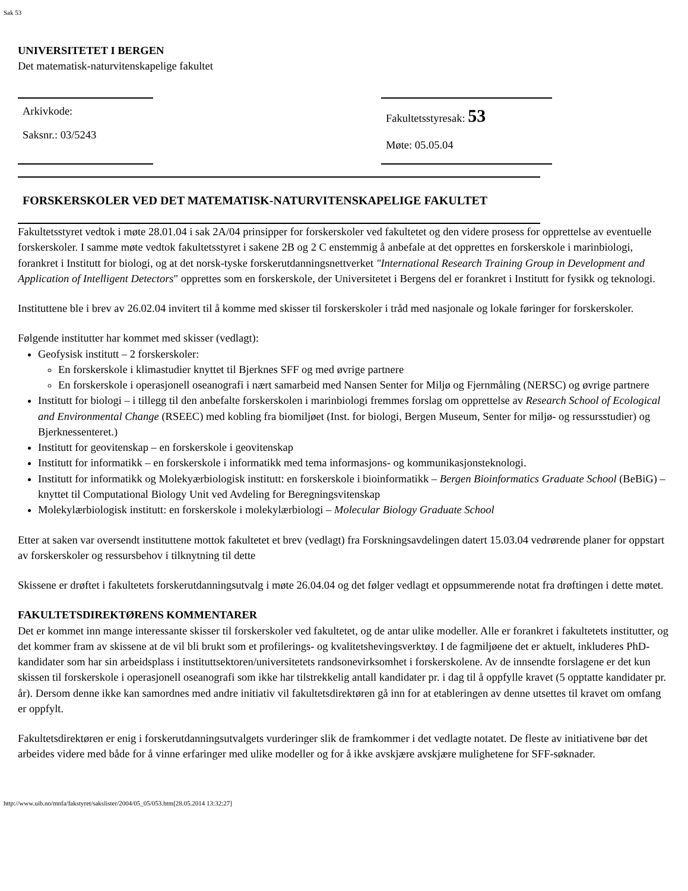Sak 53
UNIVERSITETET I BERGEN
Det matematisk-naturvitenskapelige fakultet
Arkivkode:
Saksnr.: 03/5243
Fakultetsstyresak: 53
Møte: 05.05.04
FORSKERSKOLER VED DET MATEMATISK-NATURVITENSKAPELIGE FAKULTET
Fakultetsstyret vedtok i møte 28.01.04 i sak 2A/04 prinsipper for forskerskoler ved fakultetet og den videre prosess for opprettelse av eventuelle forskerskoler. I samme møte vedtok fakultetsstyret i sakene 2B og 2 C enstemmig å anbefale at det opprettes en forskerskole i marinbiologi, forankret i Institutt for biologi, og at det norsk-tyske forskerutdanningsnettverket "International Research Training Group in Development and Application of Intelligent Detectors" opprettes som en forskerskole, der Universitetet i Bergens del er forankret i Institutt for fysikk og teknologi.
Instituttene ble i brev av 26.02.04 invitert til å komme med skisser til forskerskoler i tråd med nasjonale og lokale føringer for forskerskoler.
Følgende institutter har kommet med skisser (vedlagt):
Geofysisk institutt – 2 forskerskoler:
En forskerskole i klimastudier knyttet til Bjerknes SFF og med øvrige partnere
En forskerskole i operasjonell oseanografi i nært samarbeid med Nansen Senter for Miljø og Fjernmåling (NERSC) og øvrige partnere
Institutt for biologi – i tillegg til den anbefalte forskerskolen i marinbiologi fremmes forslag om opprettelse av Research School of Ecological and Environmental Change (RSEEC) med kobling fra biomiljøet (Inst. for biologi, Bergen Museum, Senter for miljø- og ressursstudier) og Bjerknessenteret.)
Institutt for geovitenskap – en forskerskole i geovitenskap
Institutt for informatikk – en forskerskole i informatikk med tema informasjons- og kommunikasjonsteknologi.
Institutt for informatikk og Molekyærbiologisk institutt: en forskerskole i bioinformatikk – Bergen Bioinformatics Graduate School (BeBiG) – knyttet til Computational Biology Unit ved Avdeling for Beregningsvitenskap
Molekylærbiologisk institutt: en forskerskole i molekylærbiologi – Molecular Biology Graduate School
Etter at saken var oversendt instituttene mottok fakultetet et brev (vedlagt) fra Forskningsavdelingen datert 15.03.04 vedrørende planer for oppstart av forskerskoler og ressursbehov i tilknytning til dette
Skissene er drøftet i fakultetets forskerutdanningsutvalg i møte 26.04.04 og det følger vedlagt et oppsummerende notat fra drøftingen i dette møtet.
FAKULTETSDIREKTØRENS KOMMENTARER
Det er kommet inn mange interessante skisser til forskerskoler ved fakultetet, og de antar ulike modeller. Alle er forankret i fakultetets institutter, og det kommer fram av skissene at de vil bli brukt som et profilerings- og kvalitetshevingsverktøy. I de fagmiljøene det er aktuelt, inkluderes PhD-kandidater som har sin arbeidsplass i instituttsektoren/universitetets randsonevirksomhet i forskerskolene. Av de innsendte forslagene er det kun skissen til forskerskole i operasjonell oseanografi som ikke har tilstrekkelig antall kandidater pr. i dag til å oppfylle kravet (5 opptatte kandidater pr. år). Dersom denne ikke kan samordnes med andre initiativ vil fakultetsdirektøren gå inn for at etableringen av denne utsettes til kravet om omfang er oppfylt.
Fakultetsdirektøren er enig i forskerutdanningsutvalgets vurderinger slik de framkommer i det vedlagte notatet. De fleste av initiativene bør det arbeides videre med både for å vinne erfaringer med ulike modeller og for å ikke avskjære avskjære mulighetene for SFF-søknader.
http://www.uib.no/mnfa/fakstyret/sakslister/2004/05_05/053.htm[28.05.2014 13:32:27]